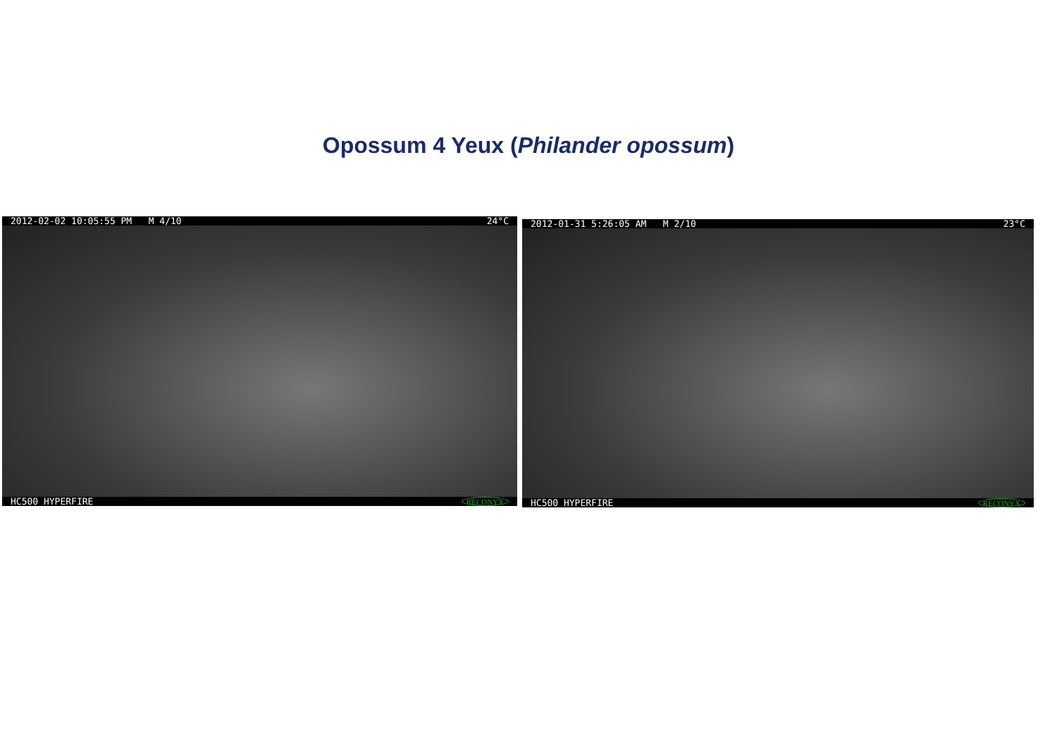Opossum 4 Yeux (Philander opossum)
2012-02-02 10:05:55 PM M 4/10 24°C
HC500 HYPERFIRE RECONYX
2012-01-31 5:26:05 AM M 2/10 23°C
HC500 HYPERFIRE RECONYX